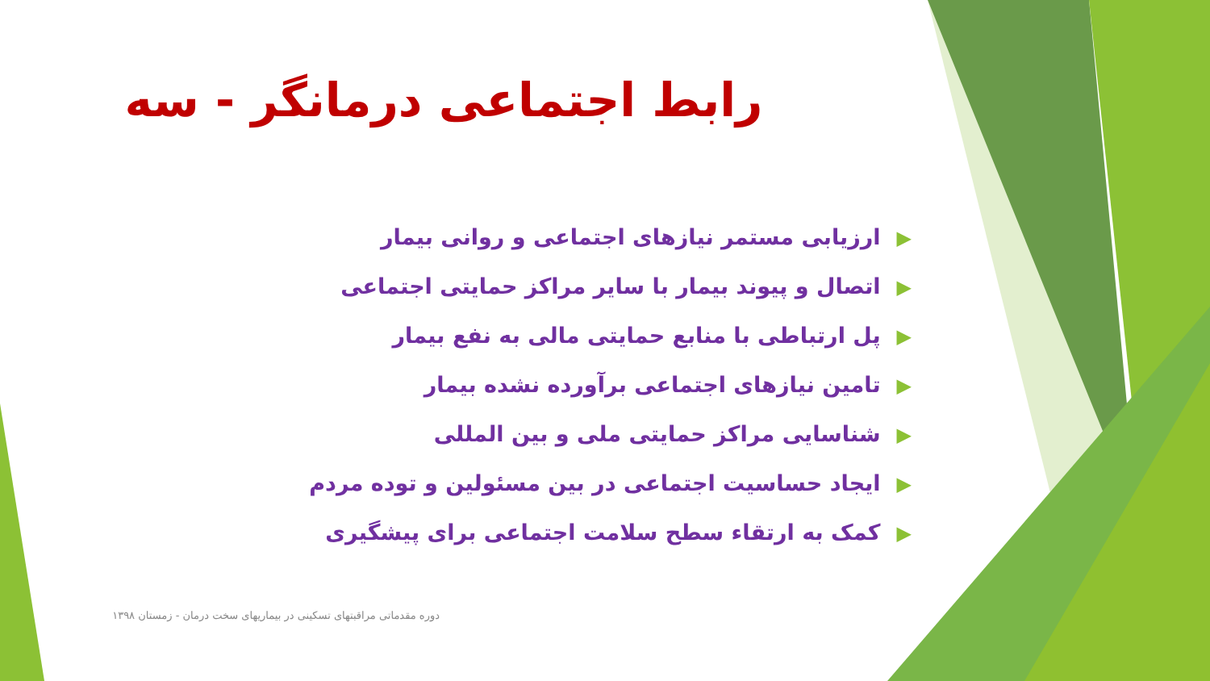رابط اجتماعی درمانگر - سه
▶ارزیابی مستمر نیازهای اجتماعی و روانی بیمار
▶اتصال و پیوند بیمار با سایر مراکز حمایتی اجتماعی
▶پل ارتباطی با منابع حمایتی مالی به نفع بیمار
▶تامین نیازهای اجتماعی برآورده نشده بیمار
▶شناسایی مراکز حمایتی ملی و بین المللی
▶ایجاد حساسیت اجتماعی در بین مسئولین و توده مردم
▶کمک به ارتقاء سطح سلامت اجتماعی برای پیشگیری
دوره مقدماتی مراقبتهای تسکینی در بیماریهای سخت درمان - زمستان ۱۳۹۸